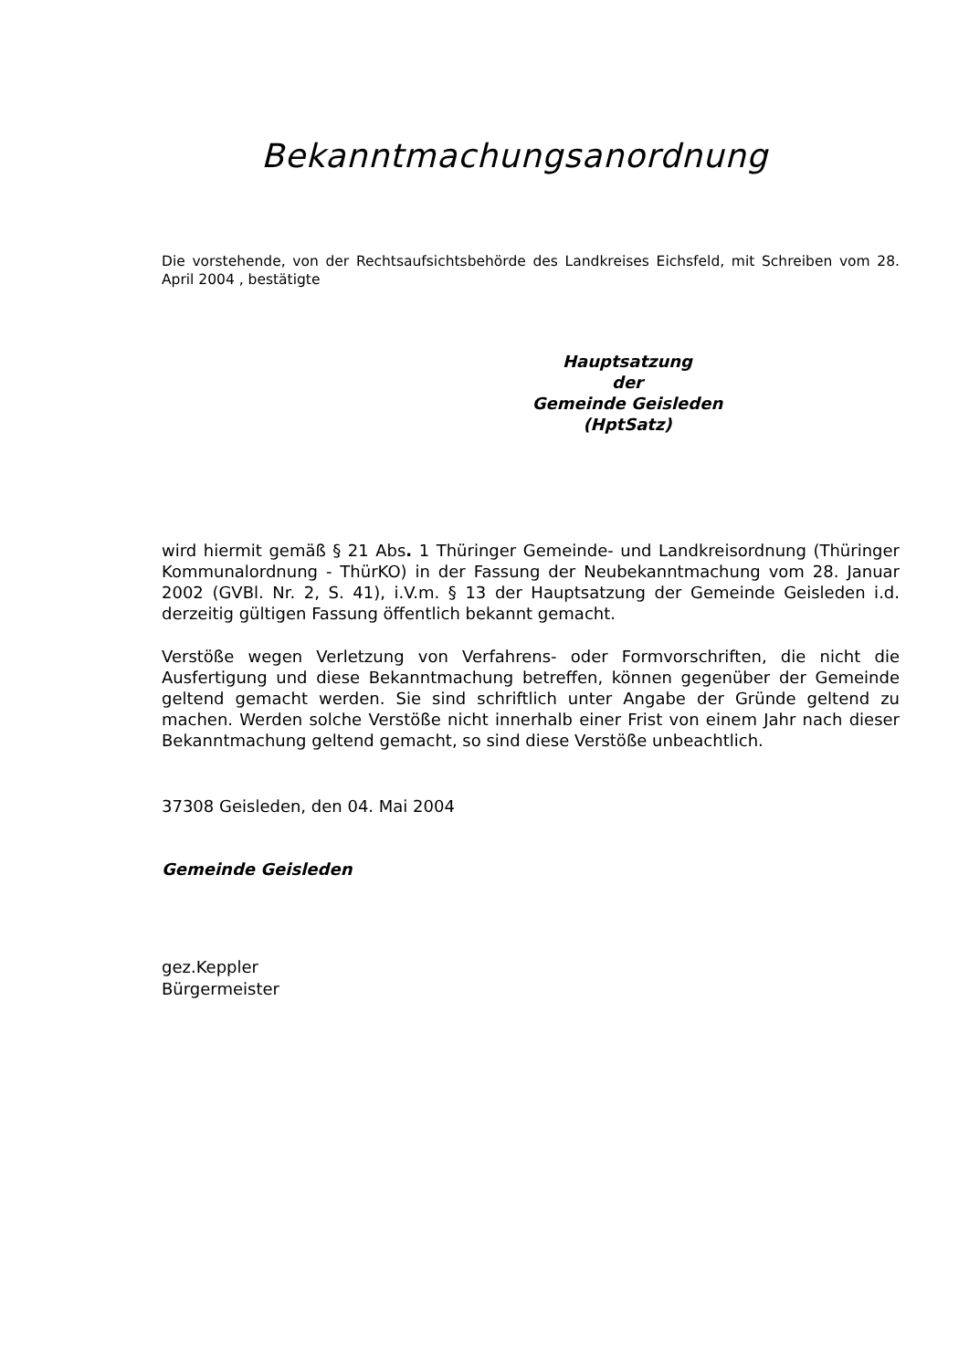Bekanntmachungsanordnung
Die vorstehende, von der Rechtsaufsichtsbehörde des Landkreises Eichsfeld, mit Schreiben vom 28. April 2004 , bestätigte
Hauptsatzung
der
Gemeinde Geisleden
(HptSatz)
wird hiermit gemäß § 21 Abs. 1 Thüringer Gemeinde- und Landkreisordnung (Thüringer Kommunalordnung - ThürKO) in der Fassung der Neubekanntmachung vom 28. Januar 2002 (GVBl. Nr. 2, S. 41), i.V.m. § 13 der Hauptsatzung der Gemeinde Geisleden i.d. derzeitig gültigen Fassung öffentlich bekannt gemacht.
Verstöße wegen Verletzung von Verfahrens- oder Formvorschriften, die nicht die Ausfertigung und diese Bekanntmachung betreffen, können gegenüber der Gemeinde geltend gemacht werden. Sie sind schriftlich unter Angabe der Gründe geltend zu machen. Werden solche Verstöße nicht innerhalb einer Frist von einem Jahr nach dieser Bekanntmachung geltend gemacht, so sind diese Verstöße unbeachtlich.
37308 Geisleden, den 04. Mai 2004
Gemeinde Geisleden
gez.Keppler
Bürgermeister